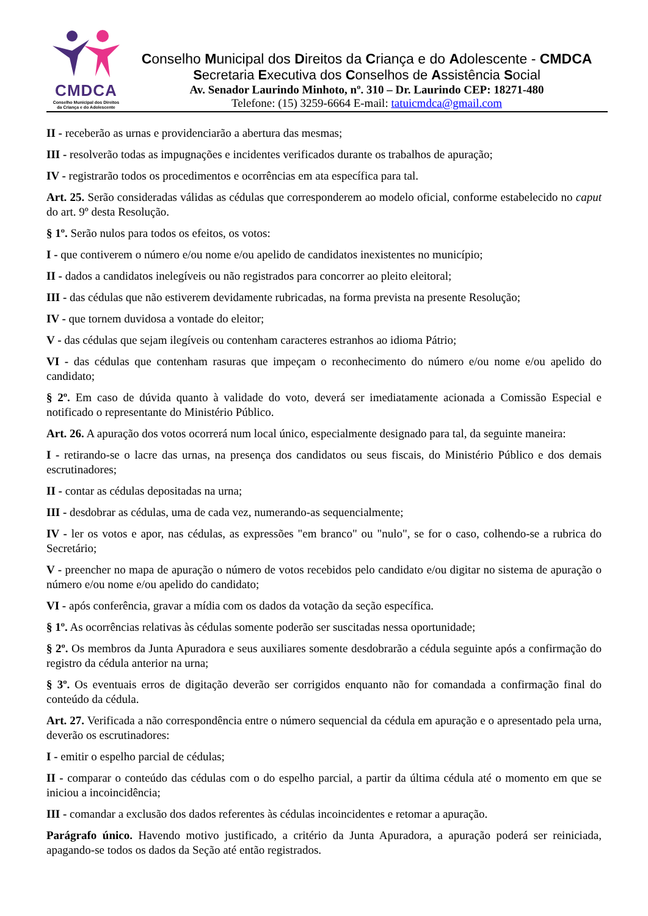CMDCA
Conselho Municipal dos Direitos
da Criança e do Adolescente
Conselho Municipal dos Direitos da Criança e do Adolescente - CMDCA
Secretaria Executiva dos Conselhos de Assistência Social
Av. Senador Laurindo Minhoto, nº. 310 – Dr. Laurindo CEP: 18271-480
Telefone: (15) 3259-6664 E-mail: tatuicmdca@gmail.com
II - receberão as urnas e providenciarão a abertura das mesmas;
III - resolverão todas as impugnações e incidentes verificados durante os trabalhos de apuração;
IV - registrarão todos os procedimentos e ocorrências em ata específica para tal.
Art. 25. Serão consideradas válidas as cédulas que corresponderem ao modelo oficial, conforme estabelecido no caput do art. 9º desta Resolução.
§ 1º. Serão nulos para todos os efeitos, os votos:
I - que contiverem o número e/ou nome e/ou apelido de candidatos inexistentes no município;
II - dados a candidatos inelegíveis ou não registrados para concorrer ao pleito eleitoral;
III - das cédulas que não estiverem devidamente rubricadas, na forma prevista na presente Resolução;
IV - que tornem duvidosa a vontade do eleitor;
V - das cédulas que sejam ilegíveis ou contenham caracteres estranhos ao idioma Pátrio;
VI - das cédulas que contenham rasuras que impeçam o reconhecimento do número e/ou nome e/ou apelido do candidato;
§ 2º. Em caso de dúvida quanto à validade do voto, deverá ser imediatamente acionada a Comissão Especial e notificado o representante do Ministério Público.
Art. 26. A apuração dos votos ocorrerá num local único, especialmente designado para tal, da seguinte maneira:
I - retirando-se o lacre das urnas, na presença dos candidatos ou seus fiscais, do Ministério Público e dos demais escrutinadores;
II - contar as cédulas depositadas na urna;
III - desdobrar as cédulas, uma de cada vez, numerando-as sequencialmente;
IV - ler os votos e apor, nas cédulas, as expressões "em branco" ou "nulo", se for o caso, colhendo-se a rubrica do Secretário;
V - preencher no mapa de apuração o número de votos recebidos pelo candidato e/ou digitar no sistema de apuração o número e/ou nome e/ou apelido do candidato;
VI - após conferência, gravar a mídia com os dados da votação da seção específica.
§ 1º. As ocorrências relativas às cédulas somente poderão ser suscitadas nessa oportunidade;
§ 2º. Os membros da Junta Apuradora e seus auxiliares somente desdobrarão a cédula seguinte após a confirmação do registro da cédula anterior na urna;
§ 3º. Os eventuais erros de digitação deverão ser corrigidos enquanto não for comandada a confirmação final do conteúdo da cédula.
Art. 27. Verificada a não correspondência entre o número sequencial da cédula em apuração e o apresentado pela urna, deverão os escrutinadores:
I - emitir o espelho parcial de cédulas;
II - comparar o conteúdo das cédulas com o do espelho parcial, a partir da última cédula até o momento em que se iniciou a incoincidência;
III - comandar a exclusão dos dados referentes às cédulas incoincidentes e retomar a apuração.
Parágrafo único. Havendo motivo justificado, a critério da Junta Apuradora, a apuração poderá ser reiniciada, apagando-se todos os dados da Seção até então registrados.